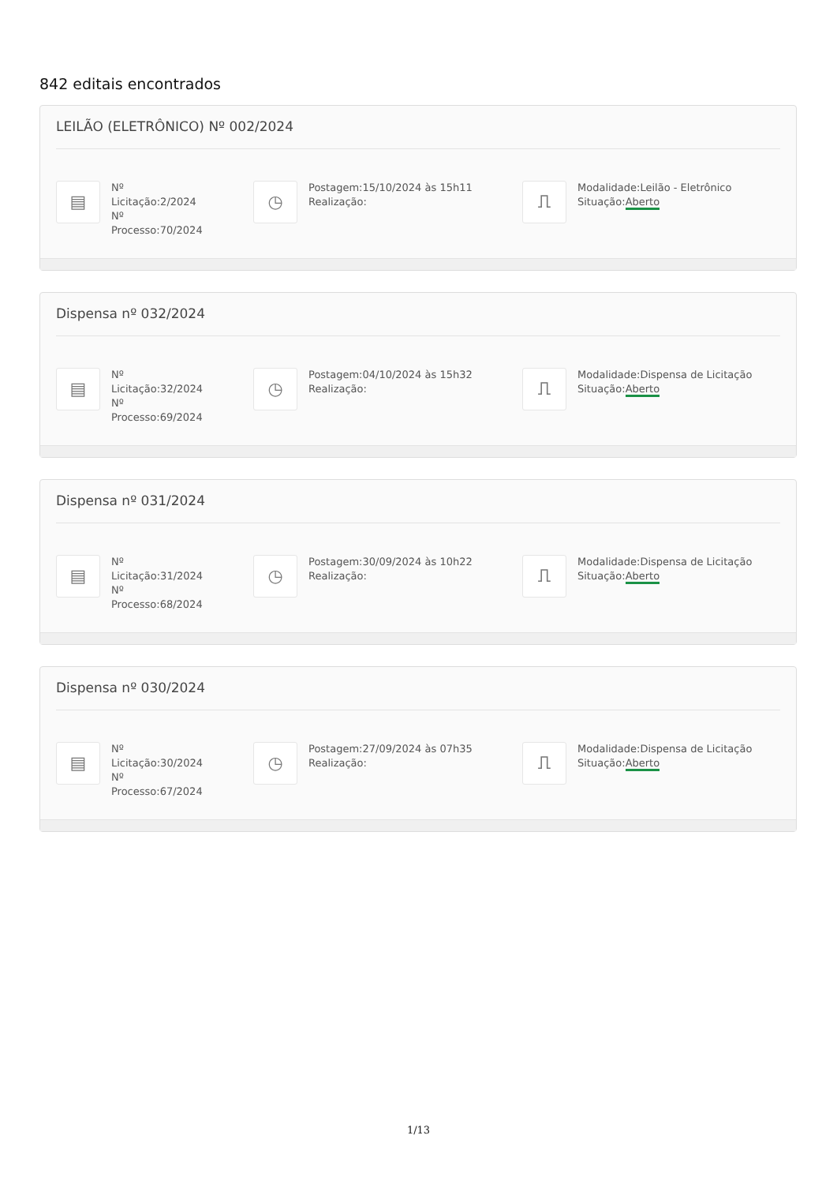842 editais encontrados
LEILÃO (ELETRÔNICO) Nº 002/2024
▤
Nº Licitação:2/2024
Nº
Processo:70/2024
◷
Postagem:15/10/2024 às 15h11
Realização:
⎍
Modalidade:Leilão - Eletrônico
Situação:Aberto
Dispensa nº 032/2024
▤
Nº
Licitação:32/2024
Nº
Processo:69/2024
◷
Postagem:04/10/2024 às 15h32
Realização:
⎍
Modalidade:Dispensa de Licitação
Situação:Aberto
Dispensa nº 031/2024
▤
Nº
Licitação:31/2024
Nº
Processo:68/2024
◷
Postagem:30/09/2024 às 10h22
Realização:
⎍
Modalidade:Dispensa de Licitação
Situação:Aberto
Dispensa nº 030/2024
▤
Nº
Licitação:30/2024
Nº
Processo:67/2024
◷
Postagem:27/09/2024 às 07h35
Realização:
⎍
Modalidade:Dispensa de Licitação
Situação:Aberto
1/13